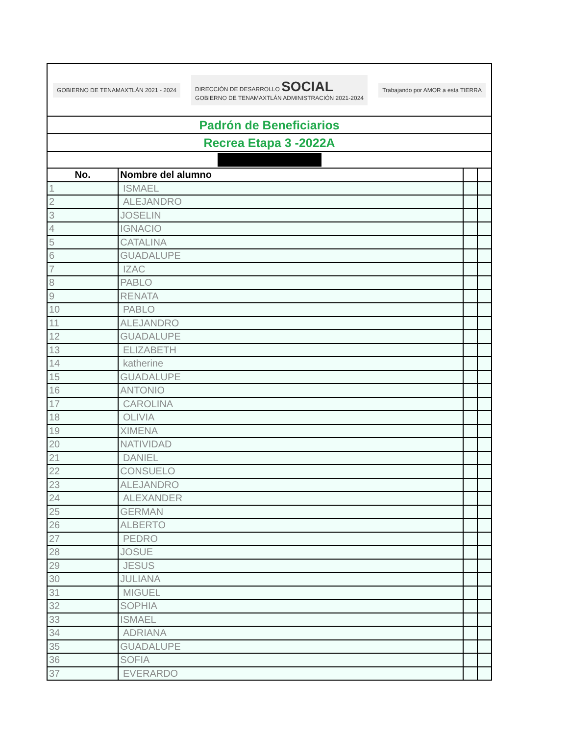| GOBIERNO DE TENAMAXTLÁN 2021 - 2024 DIRECCIÓN DE DESARROLLO SOCIAL GOBIERNO DE TENAMAXTLÁN ADMINISTRACIÓN 2021-2024 Trabajando por AMOR a esta TIERRA | | | |
| Padrón de Beneficiarios | | | |
| Recrea Etapa 3 -2022A | | | |
| No. | Nombre del alumno | | |
| 1 | ISMAEL | | |
| 2 | ALEJANDRO | | |
| 3 | JOSELIN | | |
| 4 | IGNACIO | | |
| 5 | CATALINA | | |
| 6 | GUADALUPE | | |
| 7 | IZAC | | |
| 8 | PABLO | | |
| 9 | RENATA | | |
| 10 | PABLO | | |
| 11 | ALEJANDRO | | |
| 12 | GUADALUPE | | |
| 13 | ELIZABETH | | |
| 14 | katherine | | |
| 15 | GUADALUPE | | |
| 16 | ANTONIO | | |
| 17 | CAROLINA | | |
| 18 | OLIVIA | | |
| 19 | XIMENA | | |
| 20 | NATIVIDAD | | |
| 21 | DANIEL | | |
| 22 | CONSUELO | | |
| 23 | ALEJANDRO | | |
| 24 | ALEXANDER | | |
| 25 | GERMAN | | |
| 26 | ALBERTO | | |
| 27 | PEDRO | | |
| 28 | JOSUE | | |
| 29 | JESUS | | |
| 30 | JULIANA | | |
| 31 | MIGUEL | | |
| 32 | SOPHIA | | |
| 33 | ISMAEL | | |
| 34 | ADRIANA | | |
| 35 | GUADALUPE | | |
| 36 | SOFIA | | |
| 37 | EVERARDO | | |